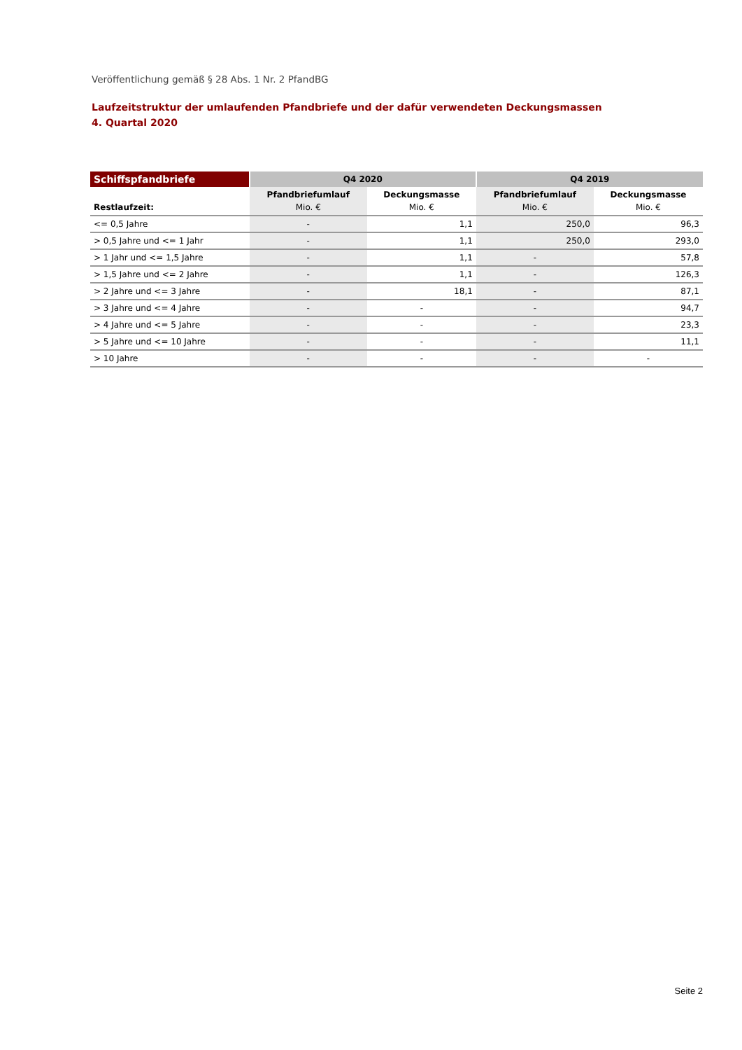Veröffentlichung gemäß § 28 Abs. 1 Nr. 2 PfandBG
Laufzeitstruktur der umlaufenden Pfandbriefe und der dafür verwendeten Deckungsmassen
4. Quartal 2020
| Schiffspfandbriefe | Q4 2020 | | Q4 2019 | |
| --- | --- | --- | --- | --- |
| Restlaufzeit: | Pfandbriefumlauf Mio. € | Deckungsmasse Mio. € | Pfandbriefumlauf Mio. € | Deckungsmasse Mio. € |
| <= 0,5 Jahre | - | 1,1 | 250,0 | 96,3 |
| > 0,5 Jahre und <= 1 Jahr | - | 1,1 | 250,0 | 293,0 |
| > 1 Jahr und <= 1,5 Jahre | - | 1,1 | - | 57,8 |
| > 1,5 Jahre und <= 2 Jahre | - | 1,1 | - | 126,3 |
| > 2 Jahre und <= 3 Jahre | - | 18,1 | - | 87,1 |
| > 3 Jahre und <= 4 Jahre | - | - | - | 94,7 |
| > 4 Jahre und <= 5 Jahre | - | - | - | 23,3 |
| > 5 Jahre und <= 10 Jahre | - | - | - | 11,1 |
| > 10 Jahre | - | - | - | - |
Seite 2